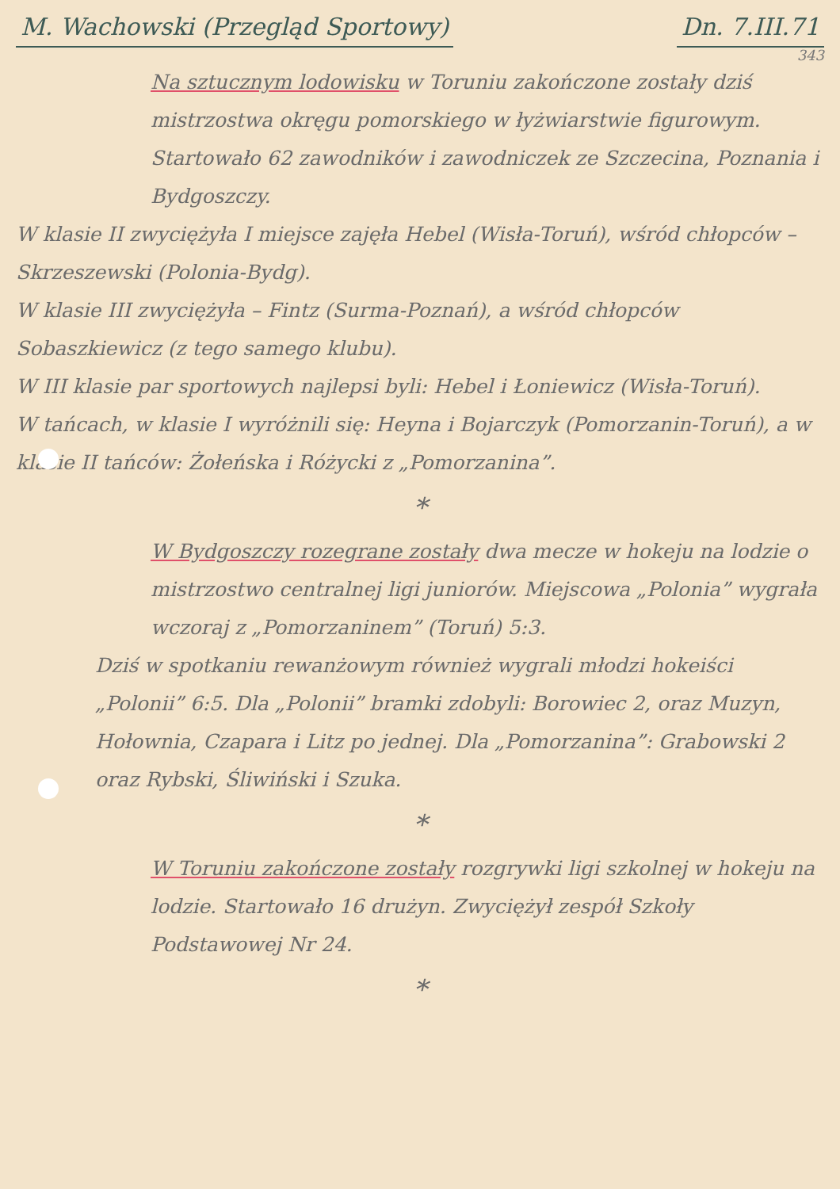M. Wachowski (Przegląd Sportowy) Dn. 7.III.71
343
Na sztucznym lodowisku w Toruniu zakończone zostały dziś mistrzostwa okręgu pomorskiego w łyżwiarstwie figurowym. Startowało 62 zawodników i zawodniczek ze Szczecina, Poznania i Bydgoszczy.
W klasie II zwyciężyła I miejsce zajęła Hebel (Wisła-Toruń), wśród chłopców – Skrzeszewski (Polonia-Bydg).
W klasie III zwyciężyła – Fintz (Surma-Poznań), a wśród chłopców Sobaszkiewicz (z tego samego klubu).
W III klasie par sportowych najlepsi byli: Hebel i Łoniewicz (Wisła-Toruń).
W tańcach, w klasie I wyróżnili się: Heyna i Bojarczyk (Pomorzanin-Toruń), a w klasie II tańców: Żołeńska i Różycki z „Pomorzanina”.
*
W Bydgoszczy rozegrane zostały dwa mecze w hokeju na lodzie o mistrzostwo centralnej ligi juniorów. Miejscowa „Polonia” wygrała wczoraj z „Pomorzaninem” (Toruń) 5:3.
Dziś w spotkaniu rewanżowym również wygrali młodzi hokeiści „Polonii” 6:5. Dla „Polonii” bramki zdobyli: Borowiec 2, oraz Muzyn, Hołownia, Czapara i Litz po jednej. Dla „Pomorzanina”: Grabowski 2 oraz Rybski, Śliwiński i Szuka.
*
W Toruniu zakończone zostały rozgrywki ligi szkolnej w hokeju na lodzie. Startowało 16 drużyn. Zwyciężył zespół Szkoły Podstawowej Nr 24.
*